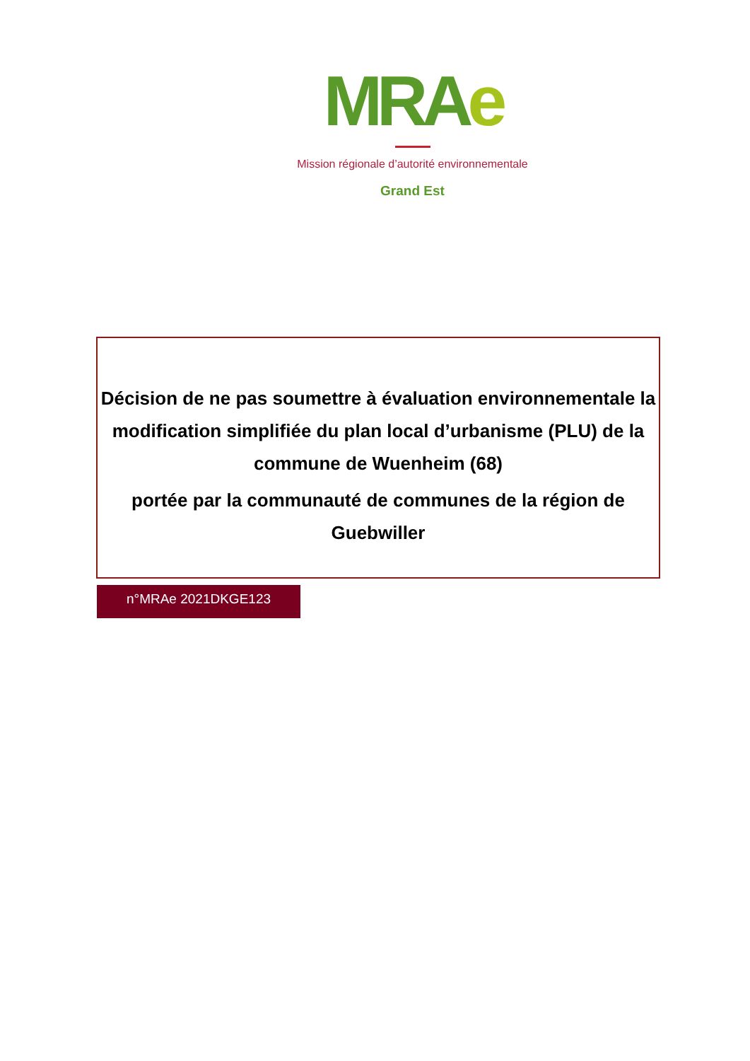MRAe
Mission régionale d’autorité environnementale
Grand Est
Décision de ne pas soumettre à évaluation environnementale la modification simplifiée du plan local d’urbanisme (PLU) de la commune de Wuenheim (68)
portée par la communauté de communes de la région de Guebwiller
n°MRAe 2021DKGE123